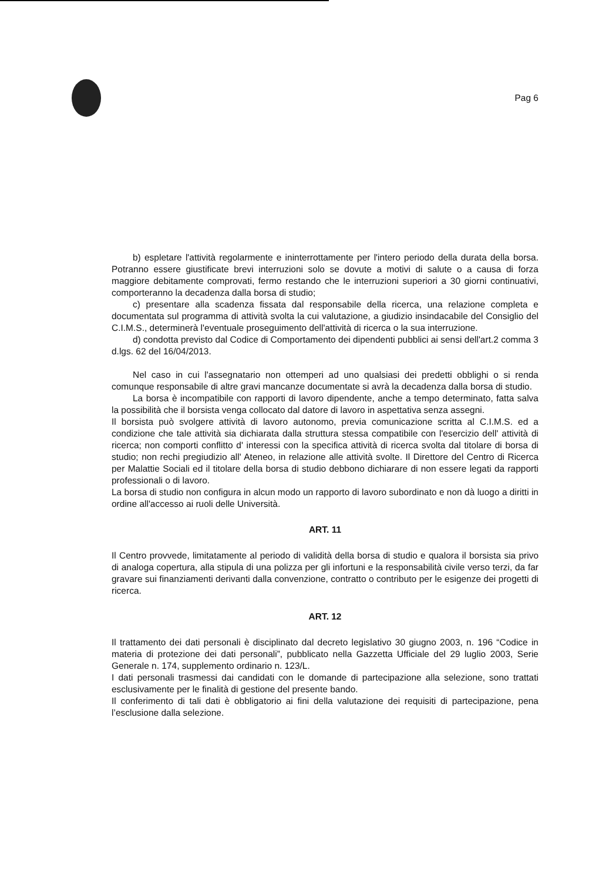Pag 6
b) espletare l'attività regolarmente e ininterrottamente per l'intero periodo della durata della borsa. Potranno essere giustificate brevi interruzioni solo se dovute a motivi di salute o a causa di forza maggiore debitamente comprovati, fermo restando che le interruzioni superiori a 30 giorni continuativi, comporteranno la decadenza dalla borsa di studio;
c) presentare alla scadenza fissata dal responsabile della ricerca, una relazione completa e documentata sul programma di attività svolta la cui valutazione, a giudizio insindacabile del Consiglio del C.I.M.S., determinerà l'eventuale proseguimento dell'attività di ricerca o la sua interruzione.
d) condotta previsto dal Codice di Comportamento dei dipendenti pubblici ai sensi dell'art.2 comma 3 d.lgs. 62 del 16/04/2013.
Nel caso in cui l'assegnatario non ottemperi ad uno qualsiasi dei predetti obblighi o si renda comunque responsabile di altre gravi mancanze documentate si avrà la decadenza dalla borsa di studio.
La borsa è incompatibile con rapporti di lavoro dipendente, anche a tempo determinato, fatta salva la possibilità che il borsista venga collocato dal datore di lavoro in aspettativa senza assegni.
Il borsista può svolgere attività di lavoro autonomo, previa comunicazione scritta al C.I.M.S. ed a condizione che tale attività sia dichiarata dalla struttura stessa compatibile con l'esercizio dell' attività di ricerca; non comporti conflitto d' interessi con la specifica attività di ricerca svolta dal titolare di borsa di studio; non rechi pregiudizio all' Ateneo, in relazione alle attività svolte. Il Direttore del Centro di Ricerca per Malattie Sociali ed il titolare della borsa di studio debbono dichiarare di non essere legati da rapporti professionali o di lavoro.
La borsa di studio non configura in alcun modo un rapporto di lavoro subordinato e non dà luogo a diritti in ordine all'accesso ai ruoli delle Università.
ART. 11
Il Centro provvede, limitatamente al periodo di validità della borsa di studio e qualora il borsista sia privo di analoga copertura, alla stipula di una polizza per gli infortuni e la responsabilità civile verso terzi, da far gravare sui finanziamenti derivanti dalla convenzione, contratto o contributo per le esigenze dei progetti di ricerca.
ART. 12
Il trattamento dei dati personali è disciplinato dal decreto legislativo 30 giugno 2003, n. 196 “Codice in materia di protezione dei dati personali”, pubblicato nella Gazzetta Ufficiale del 29 luglio 2003, Serie Generale n. 174, supplemento ordinario n. 123/L.
I dati personali trasmessi dai candidati con le domande di partecipazione alla selezione, sono trattati esclusivamente per le finalità di gestione del presente bando.
Il conferimento di tali dati è obbligatorio ai fini della valutazione dei requisiti di partecipazione, pena l’esclusione dalla selezione.